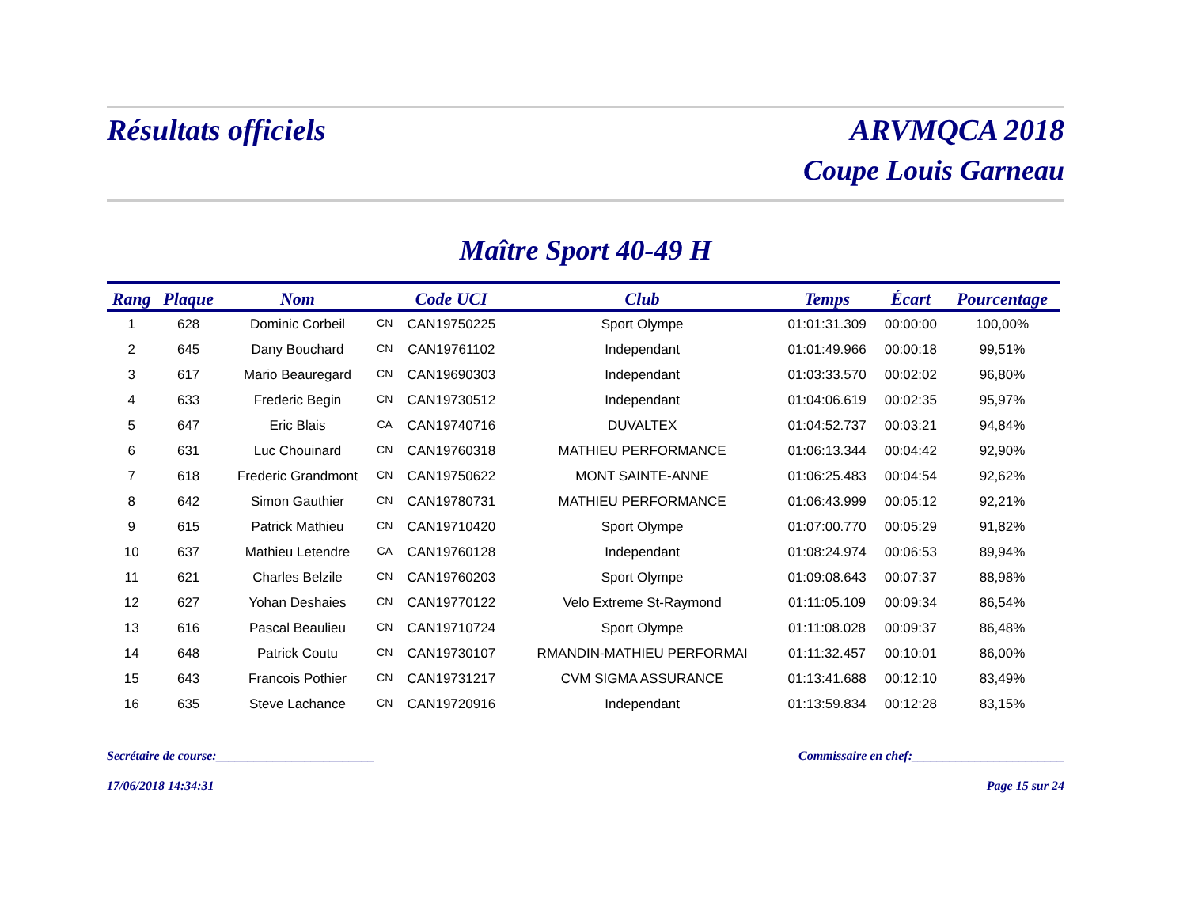Résultats officiels ARVMQCA 2018
Coupe Louis Garneau
Maître Sport 40-49 H
| Rang | Plaque | Nom | | Code UCI | Club | Temps | Écart | Pourcentage |
| --- | --- | --- | --- | --- | --- | --- | --- | --- |
| 1 | 628 | Dominic Corbeil | CN | CAN19750225 | Sport Olympe | 01:01:31.309 | 00:00:00 | 100,00% |
| 2 | 645 | Dany Bouchard | CN | CAN19761102 | Independant | 01:01:49.966 | 00:00:18 | 99,51% |
| 3 | 617 | Mario Beauregard | CN | CAN19690303 | Independant | 01:03:33.570 | 00:02:02 | 96,80% |
| 4 | 633 | Frederic Begin | CN | CAN19730512 | Independant | 01:04:06.619 | 00:02:35 | 95,97% |
| 5 | 647 | Eric Blais | CA | CAN19740716 | DUVALTEX | 01:04:52.737 | 00:03:21 | 94,84% |
| 6 | 631 | Luc Chouinard | CN | CAN19760318 | MATHIEU PERFORMANCE | 01:06:13.344 | 00:04:42 | 92,90% |
| 7 | 618 | Frederic Grandmont | CN | CAN19750622 | MONT SAINTE-ANNE | 01:06:25.483 | 00:04:54 | 92,62% |
| 8 | 642 | Simon Gauthier | CN | CAN19780731 | MATHIEU PERFORMANCE | 01:06:43.999 | 00:05:12 | 92,21% |
| 9 | 615 | Patrick Mathieu | CN | CAN19710420 | Sport Olympe | 01:07:00.770 | 00:05:29 | 91,82% |
| 10 | 637 | Mathieu Letendre | CA | CAN19760128 | Independant | 01:08:24.974 | 00:06:53 | 89,94% |
| 11 | 621 | Charles Belzile | CN | CAN19760203 | Sport Olympe | 01:09:08.643 | 00:07:37 | 88,98% |
| 12 | 627 | Yohan Deshaies | CN | CAN19770122 | Velo Extreme St-Raymond | 01:11:05.109 | 00:09:34 | 86,54% |
| 13 | 616 | Pascal Beaulieu | CN | CAN19710724 | Sport Olympe | 01:11:08.028 | 00:09:37 | 86,48% |
| 14 | 648 | Patrick Coutu | CN | CAN19730107 | RMANDIN-MATHIEU PERFORMAI | 01:11:32.457 | 00:10:01 | 86,00% |
| 15 | 643 | Francois Pothier | CN | CAN19731217 | CVM SIGMA ASSURANCE | 01:13:41.688 | 00:12:10 | 83,49% |
| 16 | 635 | Steve Lachance | CN | CAN19720916 | Independant | 01:13:59.834 | 00:12:28 | 83,15% |
Secrétaire de course:_________________________ Commissaire en chef:________________________
17/06/2018 14:34:31 Page 15 sur 24